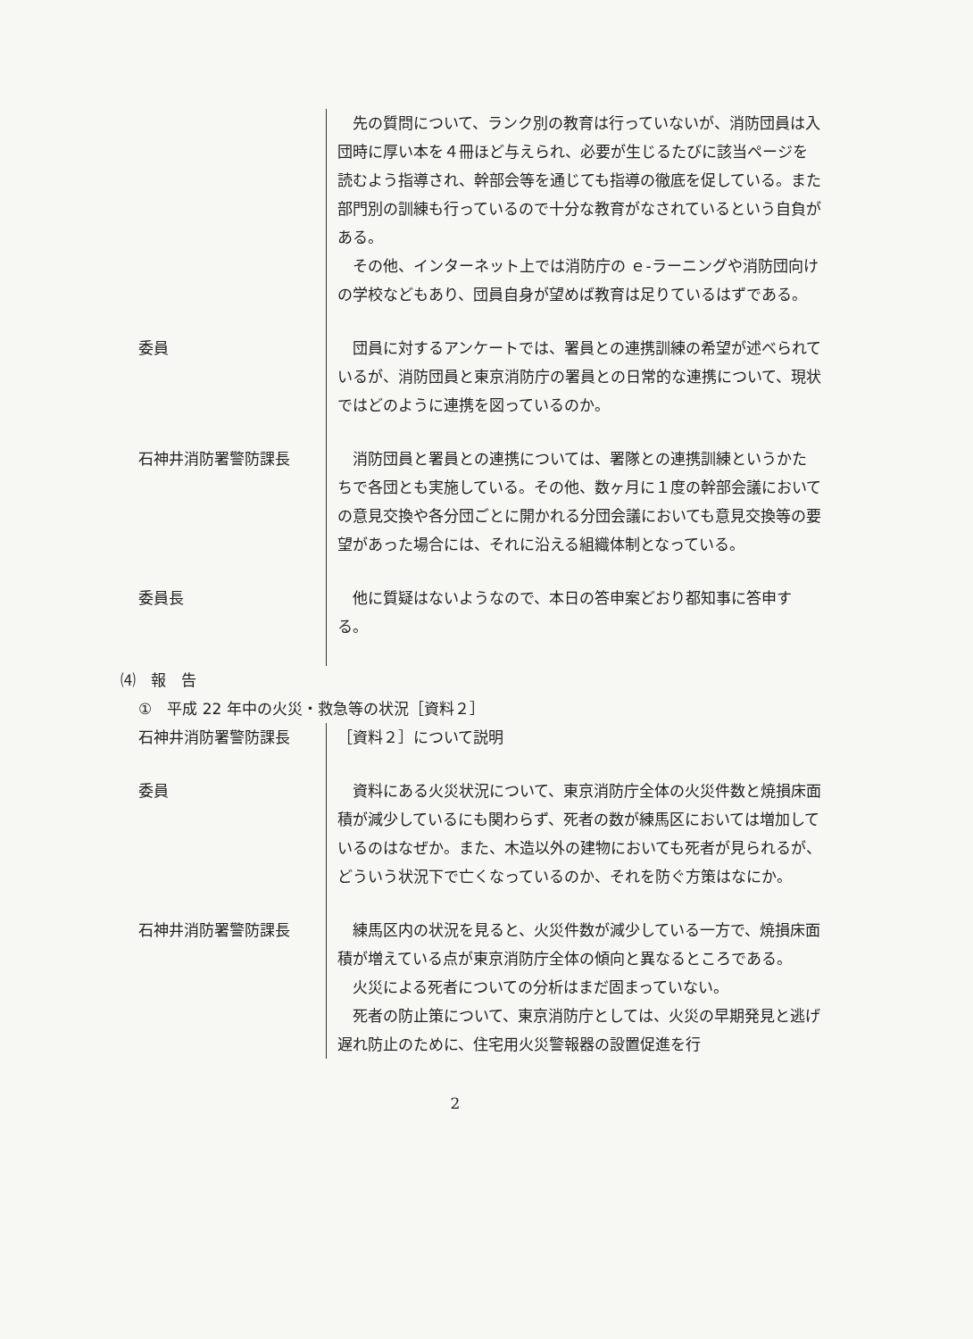先の質問について、ランク別の教育は行っていないが、消防団員は入団時に厚い本を４冊ほど与えられ、必要が生じるたびに該当ページを読むよう指導され、幹部会等を通じても指導の徹底を促している。また部門別の訓練も行っているので十分な教育がなされているという自負がある。
その他、インターネット上では消防庁の ｅ-ラーニングや消防団向けの学校などもあり、団員自身が望めば教育は足りているはずである。
委員 団員に対するアンケートでは、署員との連携訓練の希望が述べられているが、消防団員と東京消防庁の署員との日常的な連携について、現状ではどのように連携を図っているのか。
石神井消防署警防課長 消防団員と署員との連携については、署隊との連携訓練というかたちで各団とも実施している。その他、数ヶ月に１度の幹部会議においての意見交換や各分団ごとに開かれる分団会議においても意見交換等の要望があった場合には、それに沿える組織体制となっている。
委員長 他に質疑はないようなので、本日の答申案どおり都知事に答申する。
⑷　報　告
①　平成 22 年中の火災・救急等の状況［資料２］
石神井消防署警防課長 ［資料２］について説明
委員 資料にある火災状況について、東京消防庁全体の火災件数と焼損床面積が減少しているにも関わらず、死者の数が練馬区においては増加しているのはなぜか。また、木造以外の建物においても死者が見られるが、どういう状況下で亡くなっているのか、それを防ぐ方策はなにか。
石神井消防署警防課長 練馬区内の状況を見ると、火災件数が減少している一方で、焼損床面積が増えている点が東京消防庁全体の傾向と異なるところである。
火災による死者についての分析はまだ固まっていない。
死者の防止策について、東京消防庁としては、火災の早期発見と逃げ遅れ防止のために、住宅用火災警報器の設置促進を行
2